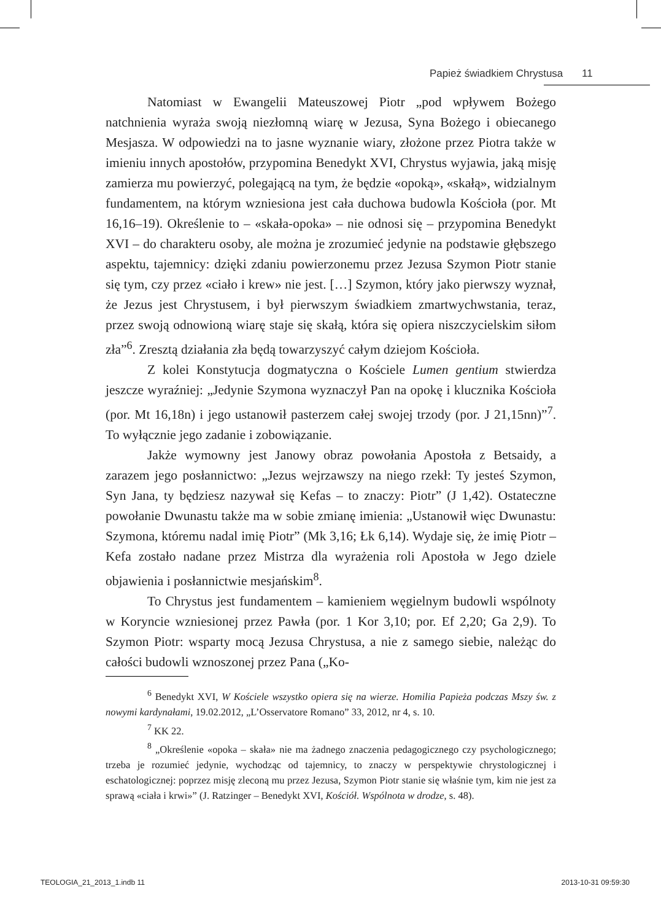Papież świadkiem Chrystusa 11
Natomiast w Ewangelii Mateuszowej Piotr „pod wpływem Bożego natchnienia wyraża swoją niezłomną wiarę w Jezusa, Syna Bożego i obiecanego Mesjasza. W odpowiedzi na to jasne wyznanie wiary, złożone przez Piotra także w imieniu innych apostołów, przypomina Benedykt XVI, Chrystus wyjawia, jaką misję zamierza mu powierzyć, polegającą na tym, że będzie «opoką», «skałą», widzialnym fundamentem, na którym wzniesiona jest cała duchowa budowla Kościoła (por. Mt 16,16–19). Określenie to – «skała-opoka» – nie odnosi się – przypomina Benedykt XVI – do charakteru osoby, ale można je zrozumieć jedynie na podstawie głębszego aspektu, tajemnicy: dzięki zdaniu powierzonemu przez Jezusa Szymon Piotr stanie się tym, czy przez «ciało i krew» nie jest. […] Szymon, który jako pierwszy wyznał, że Jezus jest Chrystusem, i był pierwszym świadkiem zmartwychwstania, teraz, przez swoją odnowioną wiarę staje się skałą, która się opiera niszczycielskim siłom zła”<sup>6</sup>. Zresztą działania zła będą towarzyszyć całym dziejom Kościoła.
Z kolei Konstytucja dogmatyczna o Kościele Lumen gentium stwierdza jeszcze wyraźniej: „Jedynie Szymona wyznaczył Pan na opokę i klucznika Kościoła (por. Mt 16,18n) i jego ustanowił pasterzem całej swojej trzody (por. J 21,15nn)”<sup>7</sup>. To wyłącznie jego zadanie i zobowiązanie.
Jakże wymowny jest Janowy obraz powołania Apostoła z Betsaidy, a zarazem jego posłannictwo: „Jezus wejrzawszy na niego rzekł: Ty jesteś Szymon, Syn Jana, ty będziesz nazywał się Kefas – to znaczy: Piotr” (J 1,42). Ostateczne powołanie Dwunastu także ma w sobie zmianę imienia: „Ustanowił więc Dwunastu: Szymona, któremu nadal imię Piotr” (Mk 3,16; Łk 6,14). Wydaje się, że imię Piotr – Kefa zostało nadane przez Mistrza dla wyrażenia roli Apostoła w Jego dziele objawienia i posłannictwie mesjańskim<sup>8</sup>.
To Chrystus jest fundamentem – kamieniem węgielnym budowli wspólnoty w Koryncie wzniesionej przez Pawła (por. 1 Kor 3,10; por. Ef 2,20; Ga 2,9). To Szymon Piotr: wsparty mocą Jezusa Chrystusa, a nie z samego siebie, należąc do całości budowli wznoszonej przez Pana („Ko-
<sup>6</sup> Benedykt XVI, W Kościele wszystko opiera się na wierze. Homilia Papieża podczas Mszy św. z nowymi kardynałami, 19.02.2012, „L’Osservatore Romano” 33, 2012, nr 4, s. 10.
<sup>7</sup> KK 22.
<sup>8</sup> „Określenie «opoka – skała» nie ma żadnego znaczenia pedagogicznego czy psychologicznego; trzeba je rozumieć jedynie, wychodząc od tajemnicy, to znaczy w perspektywie chrystologicznej i eschatologicznej: poprzez misję zleconą mu przez Jezusa, Szymon Piotr stanie się właśnie tym, kim nie jest za sprawą «ciała i krwi»” (J. Ratzinger – Benedykt XVI, Kościół. Wspólnota w drodze, s. 48).
TEOLOGIA_21_2013_1.indb 11 2013-10-31 09:59:30